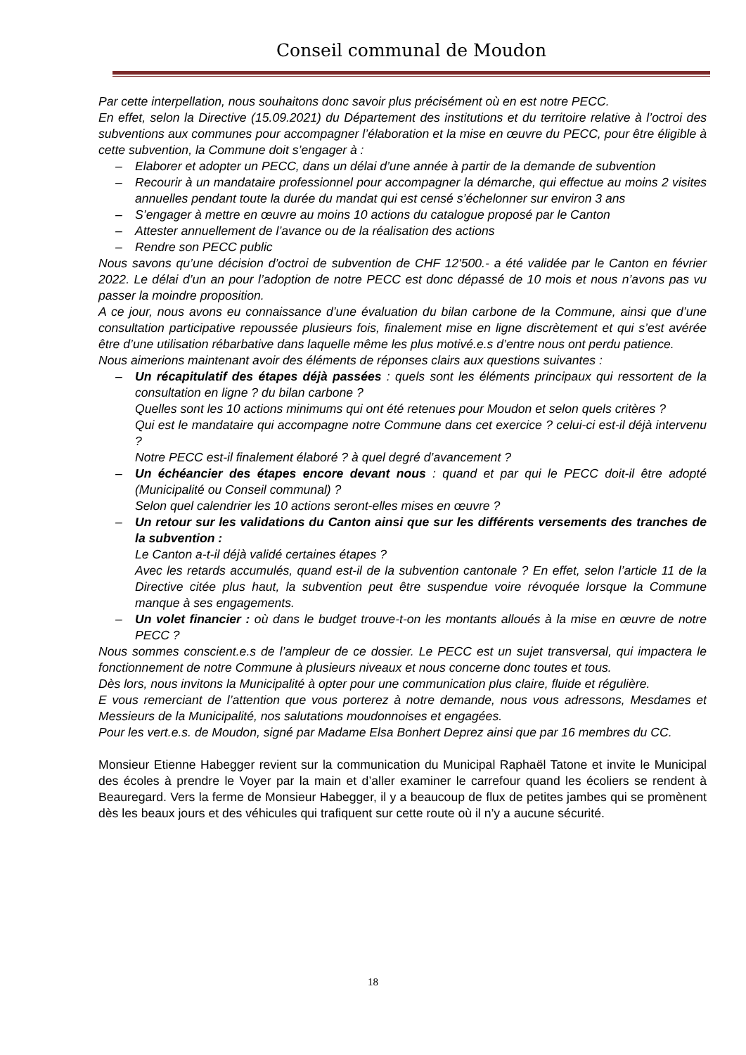Conseil communal de Moudon
Par cette interpellation, nous souhaitons donc savoir plus précisément où en est notre PECC.
En effet, selon la Directive (15.09.2021) du Département des institutions et du territoire relative à l’octroi des subventions aux communes pour accompagner l’élaboration et la mise en œuvre du PECC, pour être éligible à cette subvention, la Commune doit s’engager à :
– Elaborer et adopter un PECC, dans un délai d’une année à partir de la demande de subvention
– Recourir à un mandataire professionnel pour accompagner la démarche, qui effectue au moins 2 visites annuelles pendant toute la durée du mandat qui est censé s’échelonner sur environ 3 ans
– S’engager à mettre en œuvre au moins 10 actions du catalogue proposé par le Canton
– Attester annuellement de l’avance ou de la réalisation des actions
– Rendre son PECC public
Nous savons qu’une décision d’octroi de subvention de CHF 12'500.- a été validée par le Canton en février 2022. Le délai d’un an pour l’adoption de notre PECC est donc dépassé de 10 mois et nous n’avons pas vu passer la moindre proposition.
A ce jour, nous avons eu connaissance d’une évaluation du bilan carbone de la Commune, ainsi que d’une consultation participative repoussée plusieurs fois, finalement mise en ligne discrètement et qui s’est avérée être d’une utilisation rébarbative dans laquelle même les plus motivé.e.s d’entre nous ont perdu patience.
Nous aimerions maintenant avoir des éléments de réponses clairs aux questions suivantes :
– Un récapitulatif des étapes déjà passées : quels sont les éléments principaux qui ressortent de la consultation en ligne ? du bilan carbone ?
Quelles sont les 10 actions minimums qui ont été retenues pour Moudon et selon quels critères ?
Qui est le mandataire qui accompagne notre Commune dans cet exercice ? celui-ci est-il déjà intervenu ?
Notre PECC est-il finalement élaboré ? à quel degré d’avancement ?
– Un échéancier des étapes encore devant nous : quand et par qui le PECC doit-il être adopté (Municipalité ou Conseil communal) ?
Selon quel calendrier les 10 actions seront-elles mises en œuvre ?
– Un retour sur les validations du Canton ainsi que sur les différents versements des tranches de la subvention :
Le Canton a-t-il déjà validé certaines étapes ?
Avec les retards accumulés, quand est-il de la subvention cantonale ? En effet, selon l’article 11 de la Directive citée plus haut, la subvention peut être suspendue voire révoquée lorsque la Commune manque à ses engagements.
– Un volet financier : où dans le budget trouve-t-on les montants alloués à la mise en œuvre de notre PECC ?
Nous sommes conscient.e.s de l’ampleur de ce dossier. Le PECC est un sujet transversal, qui impactera le fonctionnement de notre Commune à plusieurs niveaux et nous concerne donc toutes et tous.
Dès lors, nous invitons la Municipalité à opter pour une communication plus claire, fluide et régulière.
E vous remerciant de l’attention que vous porterez à notre demande, nous vous adressons, Mesdames et Messieurs de la Municipalité, nos salutations moudonnoises et engagées.
Pour les vert.e.s. de Moudon, signé par Madame Elsa Bonhert Deprez ainsi que par 16 membres du CC.
Monsieur Etienne Habegger revient sur la communication du Municipal Raphaël Tatone et invite le Municipal des écoles à prendre le Voyer par la main et d’aller examiner le carrefour quand les écoliers se rendent à Beauregard. Vers la ferme de Monsieur Habegger, il y a beaucoup de flux de petites jambes qui se promènent dès les beaux jours et des véhicules qui trafiquent sur cette route où il n’y a aucune sécurité.
18